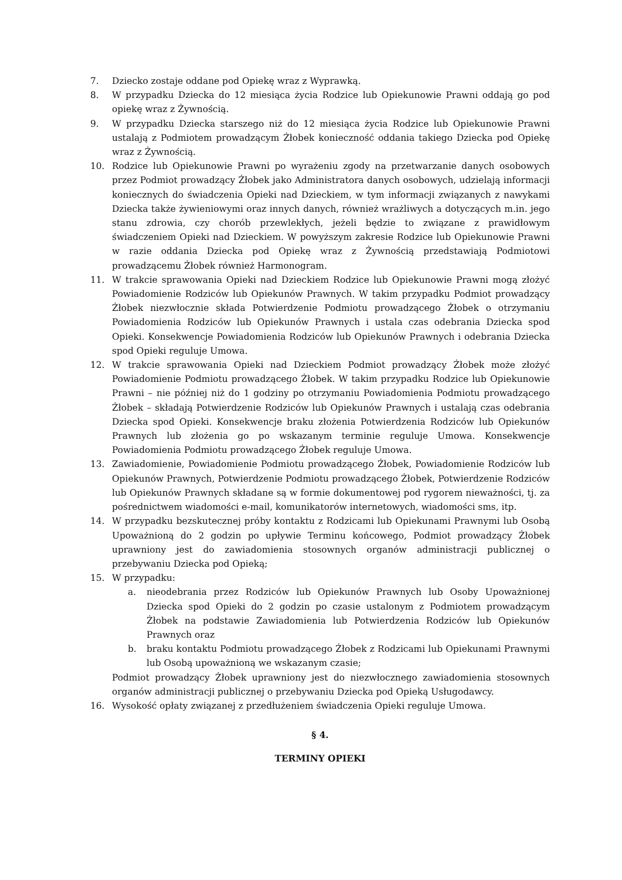7. Dziecko zostaje oddane pod Opiekę wraz z Wyprawką.
8. W przypadku Dziecka do 12 miesiąca życia Rodzice lub Opiekunowie Prawni oddają go pod opiekę wraz z Żywnością.
9. W przypadku Dziecka starszego niż do 12 miesiąca życia Rodzice lub Opiekunowie Prawni ustalają z Podmiotem prowadzącym Żłobek konieczność oddania takiego Dziecka pod Opiekę wraz z Żywnością.
10. Rodzice lub Opiekunowie Prawni po wyrażeniu zgody na przetwarzanie danych osobowych przez Podmiot prowadzący Żłobek jako Administratora danych osobowych, udzielają informacji koniecznych do świadczenia Opieki nad Dzieckiem, w tym informacji związanych z nawykami Dziecka także żywieniowymi oraz innych danych, również wrażliwych a dotyczących m.in. jego stanu zdrowia, czy chorób przewlekłych, jeżeli będzie to związane z prawidłowym świadczeniem Opieki nad Dzieckiem. W powyższym zakresie Rodzice lub Opiekunowie Prawni w razie oddania Dziecka pod Opiekę wraz z Żywnością przedstawiają Podmiotowi prowadzącemu Żłobek również Harmonogram.
11. W trakcie sprawowania Opieki nad Dzieckiem Rodzice lub Opiekunowie Prawni mogą złożyć Powiadomienie Rodziców lub Opiekunów Prawnych. W takim przypadku Podmiot prowadzący Żłobek niezwłocznie składa Potwierdzenie Podmiotu prowadzącego Żłobek o otrzymaniu Powiadomienia Rodziców lub Opiekunów Prawnych i ustala czas odebrania Dziecka spod Opieki. Konsekwencje Powiadomienia Rodziców lub Opiekunów Prawnych i odebrania Dziecka spod Opieki reguluje Umowa.
12. W trakcie sprawowania Opieki nad Dzieckiem Podmiot prowadzący Żłobek może złożyć Powiadomienie Podmiotu prowadzącego Żłobek. W takim przypadku Rodzice lub Opiekunowie Prawni – nie później niż do 1 godziny po otrzymaniu Powiadomienia Podmiotu prowadzącego Żłobek – składają Potwierdzenie Rodziców lub Opiekunów Prawnych i ustalają czas odebrania Dziecka spod Opieki. Konsekwencje braku złożenia Potwierdzenia Rodziców lub Opiekunów Prawnych lub złożenia go po wskazanym terminie reguluje Umowa. Konsekwencje Powiadomienia Podmiotu prowadzącego Żłobek reguluje Umowa.
13. Zawiadomienie, Powiadomienie Podmiotu prowadzącego Żłobek, Powiadomienie Rodziców lub Opiekunów Prawnych, Potwierdzenie Podmiotu prowadzącego Żłobek, Potwierdzenie Rodziców lub Opiekunów Prawnych składane są w formie dokumentowej pod rygorem nieważności, tj. za pośrednictwem wiadomości e-mail, komunikatorów internetowych, wiadomości sms, itp.
14. W przypadku bezskutecznej próby kontaktu z Rodzicami lub Opiekunami Prawnymi lub Osobą Upoważnioną do 2 godzin po upływie Terminu końcowego, Podmiot prowadzący Żłobek uprawniony jest do zawiadomienia stosownych organów administracji publicznej o przebywaniu Dziecka pod Opieką;
15. W przypadku:
a. nieodebrania przez Rodziców lub Opiekunów Prawnych lub Osoby Upoważnionej Dziecka spod Opieki do 2 godzin po czasie ustalonym z Podmiotem prowadzącym Żłobek na podstawie Zawiadomienia lub Potwierdzenia Rodziców lub Opiekunów Prawnych oraz
b. braku kontaktu Podmiotu prowadzącego Żłobek z Rodzicami lub Opiekunami Prawnymi lub Osobą upoważnioną we wskazanym czasie;
Podmiot prowadzący Żłobek uprawniony jest do niezwłocznego zawiadomienia stosownych organów administracji publicznej o przebywaniu Dziecka pod Opieką Usługodawcy.
16. Wysokość opłaty związanej z przedłużeniem świadczenia Opieki reguluje Umowa.
§ 4.
TERMINY OPIEKI